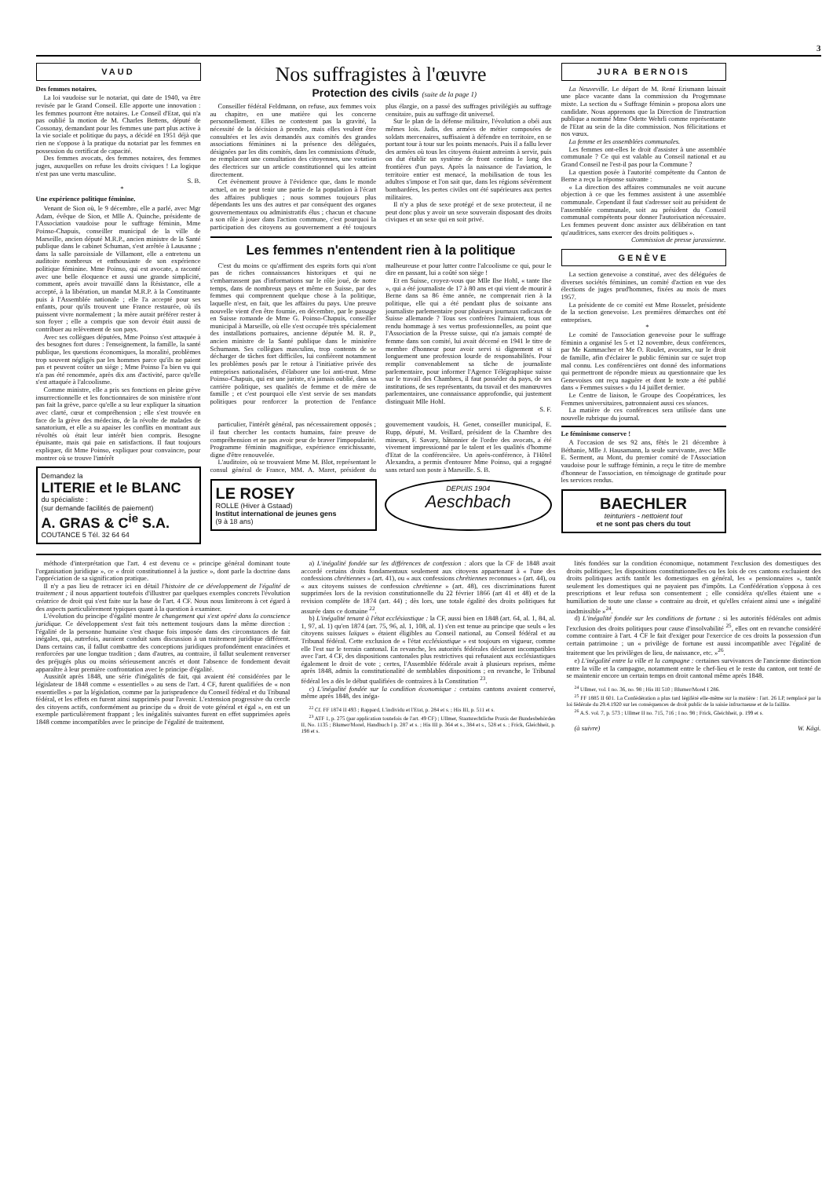3
VAUD
Des femmes notaires.
La loi vaudoise sur le notariat, qui date de 1940, va être revisée par le Grand Conseil. Elle apporte une innovation : les femmes pourront être notaires. Le Conseil d'Etat, qui n'a pas oublié la motion de M. Charles Bettens, député de Cossonay, demandant pour les femmes une part plus active à la vie sociale et politique du pays, a décidé en 1951 déjà que rien ne s'oppose à la pratique du notariat par les femmes en possession du certificat de capacité.
Des femmes avocats, des femmes notaires, des femmes juges, auxquelles on refuse les droits civiques ! La logique n'est pas une vertu masculine.
S. B.
*
Une expérience politique féminine.
Venant de Sion où, le 9 décembre, elle a parlé, avec Mgr Adam, évêque de Sion, et Mlle A. Quinche, présidente de l'Association vaudoise pour le suffrage féminin, Mme Poinso-Chapuis, conseiller municipal de la ville de Marseille, ancien député M.R.P., ancien ministre de la Santé publique dans le cabinet Schuman, s'est arrêtée à Lausanne ; dans la salle paroissiale de Villamont, elle a entretenu un auditoire nombreux et enthousiaste de son expérience politique féminine. Mme Poinso, qui est avocate, a raconté avec une belle éloquence et aussi une grande simplicité, comment, après avoir travaillé dans la Résistance, elle a accepté, à la libération, un mandat M.R.P. à la Constituante puis à l'Assemblée nationale ; elle l'a accepté pour ses enfants, pour qu'ils trouvent une France restaurée, où ils puissent vivre normalement ; la mère aurait préférer rester à son foyer ; elle a compris que son devoir était aussi de contribuer au relèvement de son pays.
Avec ses collègues députées, Mme Poinso s'est attaquée à des besognes fort dures : l'enseignement, la famille, la santé publique, les questions économiques, la moralité, problèmes trop souvent négligés par les hommes parce qu'ils ne paient pas et peuvent coûter un siège ; Mme Poinso l'a bien vu qui n'a pas été renommée, après dix ans d'activité, parce qu'elle s'est attaquée à l'alcoolisme.
Comme ministre, elle a pris ses fonctions en pleine grève insurrectionnelle et les fonctionnaires de son ministère n'ont pas fait la grève, parce qu'elle a su leur expliquer la situation avec clarté, cœur et compréhension ; elle s'est trouvée en face de la grève des médecins, de la révolte de malades de sanatorium, et elle a su apaiser les conflits en montrant aux révoltés où était leur intérêt bien compris. Besogne épuisante, mais qui paie en satisfactions. Il faut toujours expliquer, dit Mme Poinso, expliquer pour convaincre, pour montrer où se trouve l'intérêt
Demandez la
LITERIE et le BLANC
du spécialiste :
(sur demande facilités de paiement)
A. GRAS & C<sup>ie</sup> S.A.
COUTANCE 5 Tél. 32 64 64
Nos suffragistes à l'œuvre
Protection des civils (suite de la page 1)
Conseiller fédéral Feldmann, on refuse, aux femmes voix au chapitre, en une matière qui les concerne personnellement. Elles ne contestent pas la gravité, la nécessité de la décision à prendre, mais elles veulent être consultées et les avis demandés aux comités des grandes associations féminines ni la présence des déléguées, désignées par les dits comités, dans les commissions d'étude, ne remplacent une consultation des citoyennes, une votation des électrices sur un article constitutionnel qui les atteint directement.
Cet évènement prouve à l'évidence que, dans le monde actuel, on ne peut tenir une partie de la population à l'écart des affaires publiques ; nous sommes toujours plus dépendants les uns des autres et par conséquent des organes gouvernementaux ou administratifs élus ; chacun et chacune a son rôle à jouer dans l'action commune, c'est pourquoi la participation des citoyens au gouvernement a été toujours plus élargie, on a passé des suffrages privilégiés au suffrage censitaire, puis au suffrage dit universel.
Sur le plan de la défense militaire, l'évolution a obéi aux mêmes lois. Jadis, des armées de métier composées de soldats mercenaires, suffisaient à défendre en territoire, en se portant tour à tour sur les points menacés. Puis il a fallu lever des armées où tous les citoyens étaient astreints à servir, puis on dut établir un système de front continu le long des frontières d'un pays. Après la naissance de l'aviation, le territoire entier est menacé, la mobilisation de tous les adultes s'impose et l'on sait que, dans les régions sévèrement bombardées, les pertes civiles ont été supérieures aux pertes militaires.
Il n'y a plus de sexe protégé et de sexe protecteur, il ne peut donc plus y avoir un sexe souverain disposant des droits civiques et un sexe qui en soit privé.
Les femmes n'entendent rien à la politique
C'est du moins ce qu'affirment des esprits forts qui n'ont pas de riches connaissances historiques et qui ne s'embarrassent pas d'informations sur le rôle joué, de notre temps, dans de nombreux pays et même en Suisse, par des femmes qui comprennent quelque chose à la politique, laquelle n'est, en fait, que les affaires du pays. Une preuve nouvelle vient d'en être fournie, en décembre, par le passage en Suisse romande de Mme G. Poinso-Chapuis, conseiller municipal à Marseille, où elle s'est occupée très spécialement des installations portuaires, ancienne députée M. R. P., ancien ministre de la Santé publique dans le ministère Schumann. Ses collègues masculins, trop contents de se décharger de tâches fort difficiles, lui confièrent notamment les problèmes posés par le retour à l'initiative privée des entreprises nationalisées, d'élaborer une loi anti-trust. Mme Poinso-Chapuis, qui est une juriste, n'a jamais oublié, dans sa carrière politique, ses qualités de femme et de mère de famille ; et c'est pourquoi elle s'est servie de ses mandats politiques pour renforcer la protection de l'enfance malheureuse et pour lutter contre l'alcoolisme ce qui, pour le dire en passant, lui a coûté son siège !
Et en Suisse, croyez-vous que Mlle Ilse Hohl, « tante Ilse », qui a été journaliste de 17 à 80 ans et qui vient de mourir à Berne dans sa 86 ème année, ne comprenait rien à la politique, elle qui a été pendant plus de soixante ans journaliste parlementaire pour plusieurs journaux radicaux de Suisse allemande ? Tous ses confrères l'aimaient, tous ont rendu hommage à ses vertus professionnelles, au point que l'Association de la Presse suisse, qui n'a jamais compté de femme dans son comité, lui avait décerné en 1941 le titre de membre d'honneur pour avoir servi si dignement et si longuement une profession lourde de responsabilités. Pour remplir convenablement sa tâche de journaliste parlementaire, pour informer l'Agence Télégraphique suisse sur le travail des Chambres, il faut posséder du pays, de ses institutions, de ses représentants, du travail et des manœuvres parlementaires, une connaissance approfondie, qui justement distinguait Mlle Hohl.
S. F.
particulier, l'intérêt général, pas nécessairement opposés ; il faut chercher les contacts humains, faire preuve de compréhension et ne pas avoir peur de braver l'impopularité. Programme féminin magnifique, expérience enrichissante, digne d'être renouvelée.
L'auditoire, où se trouvaient Mme M. Blot, représentant le consul général de France, MM. A. Maret, président du gouvernement vaudois, H. Genet, conseiller municipal, E. Rupp, député, M. Veillard, président de la Chambre des mineurs, F. Savary, bâtonnier de l'ordre des avocats, a été vivement impressionné par le talent et les qualités d'homme d'Etat de la conférencière. Un après-conférence, à l'Hôtel Alexandra, a permis d'entourer Mme Poinso, qui a regagné sans retard son poste à Marseille. S. B.
LE ROSEY
ROLLE (Hiver à Gstaad)
Institut international de jeunes gens
(9 à 18 ans)
DEPUIS 1904
Aeschbach
JURA BERNOIS
La Neuveville. Le départ de M. René Erismann laissait une place vacante dans la commission du Progymnase mixte. La section du « Suffrage féminin » proposa alors une candidate. Nous apprenons que la Direction de l'instruction publique a nommé Mme Odette Wehrli comme représentante de l'Etat au sein de la dite commission. Nos félicitations et nos vœux.
La femme et les assemblées communales.
Les femmes ont-elles le droit d'assister à une assemblée communale ? Ce qui est valable au Conseil national et au Grand Conseil ne l'est-il pas pour la Commune ?
La question posée à l'autorité compétente du Canton de Berne a reçu la réponse suivante :
« La direction des affaires communales ne voit aucune objection à ce que les femmes assistent à une assemblée communale. Cependant il faut s'adresser soit au président de l'assemblée communale, soit au président du Conseil communal compétents pour donner l'autorisation nécessaire. Les femmes peuvent donc assister aux délibération en tant qu'auditrices, sans exercer des droits politiques ».
Commission de presse jurassienne.
GENÈVE
La section genevoise a constitué, avec des déléguées de diverses sociétés féminines, un comité d'action en vue des élections de juges prud'hommes, fixées au mois de mars 1957.
La présidente de ce comité est Mme Rosselet, présidente de la section genevoise. Les premières démarches ont été entreprises.
*
Le comité de l'association genevoise pour le suffrage féminin a organisé les 5 et 12 novembre, deux conférences, par Me Kammacher et Me O. Roulet, avocates, sur le droit de famille, afin d'éclairer le public féminin sur ce sujet trop mal connu. Les conférencières ont donné des informations qui permettront de répondre mieux au questionnaire que les Genevoises ont reçu naguère et dont le texte a été publié dans « Femmes suisses » du 14 juillet dernier.
Le Centre de liaison, le Groupe des Coopératrices, les Femmes universitaires, patronnaient aussi ces séances.
La matière de ces conférences sera utilisée dans une nouvelle rubrique du journal.
Le féminisme conserve !
A l'occasion de ses 92 ans, fêtés le 21 décembre à Béthanie, Mlle J. Hausamann, la seule survivante, avec Mlle E. Serment, au Mont, du premier comité de l'Association vaudoise pour le suffrage féminin, a reçu le titre de membre d'honneur de l'association, en témoignage de gratitude pour les services rendus.
BAECHLER
teinturiers - nettoient tout
et ne sont pas chers du tout
méthode d'interprétation que l'art. 4 est devenu ce « principe général dominant toute l'organisation juridique », ce « droit constitutionnel à la justice », dont parle la doctrine dans l'appréciation de sa signification pratique.
Il n'y a pas lieu de retracer ici en détail l'histoire de ce développement de l'égalité de traitement ; il nous appartient toutefois d'illustrer par quelques exemples concrets l'évolution créatrice de droit qui s'est faite sur la base de l'art. 4 CF. Nous nous limiterons à cet égard à des aspects particulièrement typiques quant à la question à examiner.
L'évolution du principe d'égalité montre le changement qui s'est opéré dans la conscience juridique. Ce développement s'est fait très nettement toujours dans la même direction : l'égalité de la personne humaine s'est chaque fois imposée dans des circonstances de fait inégales, qui, autrefois, auraient conduit sans discussion à un traitement juridique différent. Dans certains cas, il fallut combattre des conceptions juridiques profondément enracinées et renforcées par une longue tradition ; dans d'autres, au contraire, il fallut seulement renverser des préjugés plus ou moins sérieusement ancrés et dont l'absence de fondement devait apparaître à leur première confrontation avec le principe d'égalité.
Aussitôt après 1848, une série d'inégalités de fait, qui avaient été considérées par le législateur de 1848 comme « essentielles » au sens de l'art. 4 CF, furent qualifiées de « non essentielles » par la législation, comme par la jurisprudence du Conseil fédéral et du Tribunal fédéral, et les effets en furent ainsi supprimés pour l'avenir. L'extension progressive du cercle des citoyens actifs, conformément au principe du « droit de vote général et égal », en est un exemple particulièrement frappant ; les inégalités suivantes furent en effet supprimées après 1848 comme incompatibles avec le principe de l'égalité de traitement.
a) L'inégalité fondée sur les différences de confession : alors que la CF de 1848 avait accordé certains droits fondamentaux seulement aux citoyens appartenant à « l'une des confessions chrétiennes » (art. 41), ou « aux confessions chrétiennes reconnues » (art. 44), ou « aux citoyens suisses de confession chrétienne » (art. 48), ces discriminations furent supprimées lors de la revision constitutionnelle du 22 février 1866 (art 41 et 48) et de la revision complète de 1874 (art. 44) ; dès lors, une totale égalité des droits politiques fut assurée dans ce domaine <sup>22</sup>.
b) L'inégalité tenant à l'état ecclésiastique : la CF, aussi bien en 1848 (art. 64, al. 1, 84, al. 1, 97, al. 1) qu'en 1874 (art. 75, 96, al. 1, 108, al. 1) s'en est tenue au principe que seuls « les citoyens suisses laïques » étaient éligibles au Conseil national, au Conseil fédéral et au Tribunal fédéral. Cette exclusion de « l'état ecclésiastique » est toujours en vigueur, comme elle l'est sur le terrain cantonal. En revanche, les autorités fédérales déclarent incompatibles avec l'art. 4 CF, des dispositions cantonales plus restrictives qui refusaient aux ecclésiastiques également le droit de vote ; certes, l'Assemblée fédérale avait à plusieurs reprises, même après 1848, admis la constitutionalité de semblables dispositions ; en revanche, le Tribunal fédéral les a dès le début qualifiées de contraires à la Constitution <sup>23</sup>.
c) L'inégalité fondée sur la condition économique : certains cantons avaient conservé, même après 1848, des inéga-
<sup>22</sup> Cf. FF 1874 II 493 ; Rappard, L'individu et l'Etat, p. 284 et s. ; His III, p. 511 et s.
<sup>23</sup> ATF 1, p. 275 (par application toutefois de l'art. 49 CF) ; Ullmer, Staatsrechtliche Praxis der Bundesbehörden II, No. 1135 ; Blumer/Morel, Handbuch I p. 287 et s. ; His III p. 364 et s., 384 et s., 528 et s. ; Frick, Gleichheit, p. 198 et s.
lités fondées sur la condition économique, notamment l'exclusion des domestiques des droits politiques; les dispositions constitutionnelles ou les lois de ces cantons excluaient des droits politiques actifs tantôt les domestiques en général, les « pensionnaires », tantôt seulement les domestiques qui ne payaient pas d'impôts. La Confédération s'opposa à ces prescriptions et leur refusa son consentement ; elle considéra qu'elles étaient une « humiliation de toute une classe » contraire au droit, et qu'elles créaient ainsi une « inégalité inadmissible »<sup>24</sup>.
d) L'inégalité fondée sur les conditions de fortune : si les autorités fédérales ont admis l'exclusion des droits politiques pour cause d'insolvabilité <sup>25</sup>, elles ont en revanche considéré comme contraire à l'art. 4 CF le fait d'exiger pour l'exercice de ces droits la possession d'un certain patrimoine ; un « privilège de fortune est aussi incompatible avec l'égalité de traitement que les privilèges de lieu, de naissance, etc. »<sup>26</sup>.
e) L'inégalité entre la ville et la campagne : certaines survivances de l'ancienne distinction entre la ville et la campagne, notamment entre le chef-lieu et le reste du canton, ont tenté de se maintenir encore un certain temps en droit cantonal même après 1848.
<sup>24</sup> Ullmer, vol. I no. 36, no. 98 ; His III 510 ; Blumer/Morel I 286.
<sup>25</sup> FF 1885 II 601. La Confédération a plus tard légiféré elle-même sur la matière : l'art. 26 LP, remplacé par la loi fédérale du 29.4.1920 sur les conséquences de droit public de la saisie infructueuse et de la faillite.
<sup>26</sup> A.S. vol. 7, p. 573 ; Ullmer II no. 715, 716 ; I no. 98 ; Frick, Gleichheit, p. 199 et s.
(à suivre) W. Kägi.